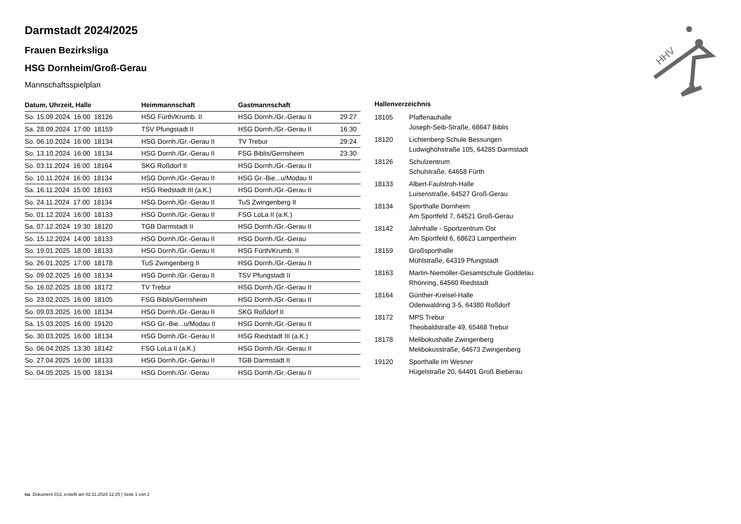Darmstadt 2024/2025
Frauen Bezirksliga
HSG Dornheim/Groß-Gerau
Mannschaftsspielplan
| Datum, Uhrzeit, Halle | Heimmannschaft | Gastmannschaft | |
| --- | --- | --- | --- |
| So. 15.09.2024 16:00 18126 | HSG Fürth/Krumb. II | HSG Dornh./Gr.-Gerau II | 29:27 |
| Sa. 28.09.2024 17:00 18159 | TSV Pfungstadt II | HSG Dornh./Gr.-Gerau II | 16:30 |
| So. 06.10.2024 16:00 18134 | HSG Dornh./Gr.-Gerau II | TV Trebur | 29:24 |
| So. 13.10.2024 16:00 18134 | HSG Dornh./Gr.-Gerau II | FSG Biblis/Gernsheim | 23:30 |
| So. 03.11.2024 16:00 18164 | SKG Roßdorf II | HSG Dornh./Gr.-Gerau II | |
| So. 10.11.2024 16:00 18134 | HSG Dornh./Gr.-Gerau II | HSG Gr.-Bie...u/Modau II | |
| Sa. 16.11.2024 15:00 18163 | HSG Riedstadt III (a.K.) | HSG Dornh./Gr.-Gerau II | |
| So. 24.11.2024 17:00 18134 | HSG Dornh./Gr.-Gerau II | TuS Zwingenberg II | |
| So. 01.12.2024 16:00 18133 | HSG Dornh./Gr.-Gerau II | FSG LoLa II (a.K.) | |
| Sa. 07.12.2024 19:30 18120 | TGB Darmstadt II | HSG Dornh./Gr.-Gerau II | |
| So. 15.12.2024 14:00 18133 | HSG Dornh./Gr.-Gerau II | HSG Dornh./Gr.-Gerau | |
| So. 19.01.2025 18:00 18133 | HSG Dornh./Gr.-Gerau II | HSG Fürth/Krumb. II | |
| So. 26.01.2025 17:00 18178 | TuS Zwingenberg II | HSG Dornh./Gr.-Gerau II | |
| So. 09.02.2025 16:00 18134 | HSG Dornh./Gr.-Gerau II | TSV Pfungstadt II | |
| So. 16.02.2025 18:00 18172 | TV Trebur | HSG Dornh./Gr.-Gerau II | |
| So. 23.02.2025 16:00 18105 | FSG Biblis/Gernsheim | HSG Dornh./Gr.-Gerau II | |
| So. 09.03.2025 16:00 18134 | HSG Dornh./Gr.-Gerau II | SKG Roßdorf II | |
| Sa. 15.03.2025 16:00 19120 | HSG Gr.-Bie...u/Modau II | HSG Dornh./Gr.-Gerau II | |
| So. 30.03.2025 16:00 18134 | HSG Dornh./Gr.-Gerau II | HSG Riedstadt III (a.K.) | |
| So. 06.04.2025 13:30 18142 | FSG LoLa II (a.K.) | HSG Dornh./Gr.-Gerau II | |
| So. 27.04.2025 16:00 18133 | HSG Dornh./Gr.-Gerau II | TGB Darmstadt II | |
| So. 04.05.2025 15:00 18134 | HSG Dornh./Gr.-Gerau | HSG Dornh./Gr.-Gerau II | |
Hallenverzeichnis
| 18105 | Pfaffenauhalle Joseph-Seib-Straße, 68647 Biblis |
| 18120 | Lichtenberg-Schule Bessungen Ludwighöhstraße 105, 64285 Darmstadt |
| 18126 | Schulzentrum Schulstraße, 64658 Fürth |
| 18133 | Albert-Faulstroh-Halle Luisenstraße, 64527 Groß-Gerau |
| 18134 | Sporthalle Dornheim Am Sportfeld 7, 64521 Groß-Gerau |
| 18142 | Jahnhalle - Sportzentrum Ost Am Sportfeld 6, 68623 Lampertheim |
| 18159 | Großsporthalle Mühlstraße, 64319 Pfungstadt |
| 18163 | Martin-Niemöller-Gesamtschule Goddelau Rhönring, 64560 Riedstadt |
| 18164 | Günther-Kreisel-Halle Odenwaldring 3-5, 64380 Roßdorf |
| 18172 | MPS Trebur Theobaldstraße 49, 65468 Trebur |
| 18178 | Melibokushalle Zwingenberg Melibokusstraße, 64673 Zwingenberg |
| 19120 | Sporthalle Im Wesner Hügelstraße 20, 64401 Groß Bieberau |
HHV
nu .Dokument 013, erstellt am 02.11.2024 12:25 | Seite 1 von 2